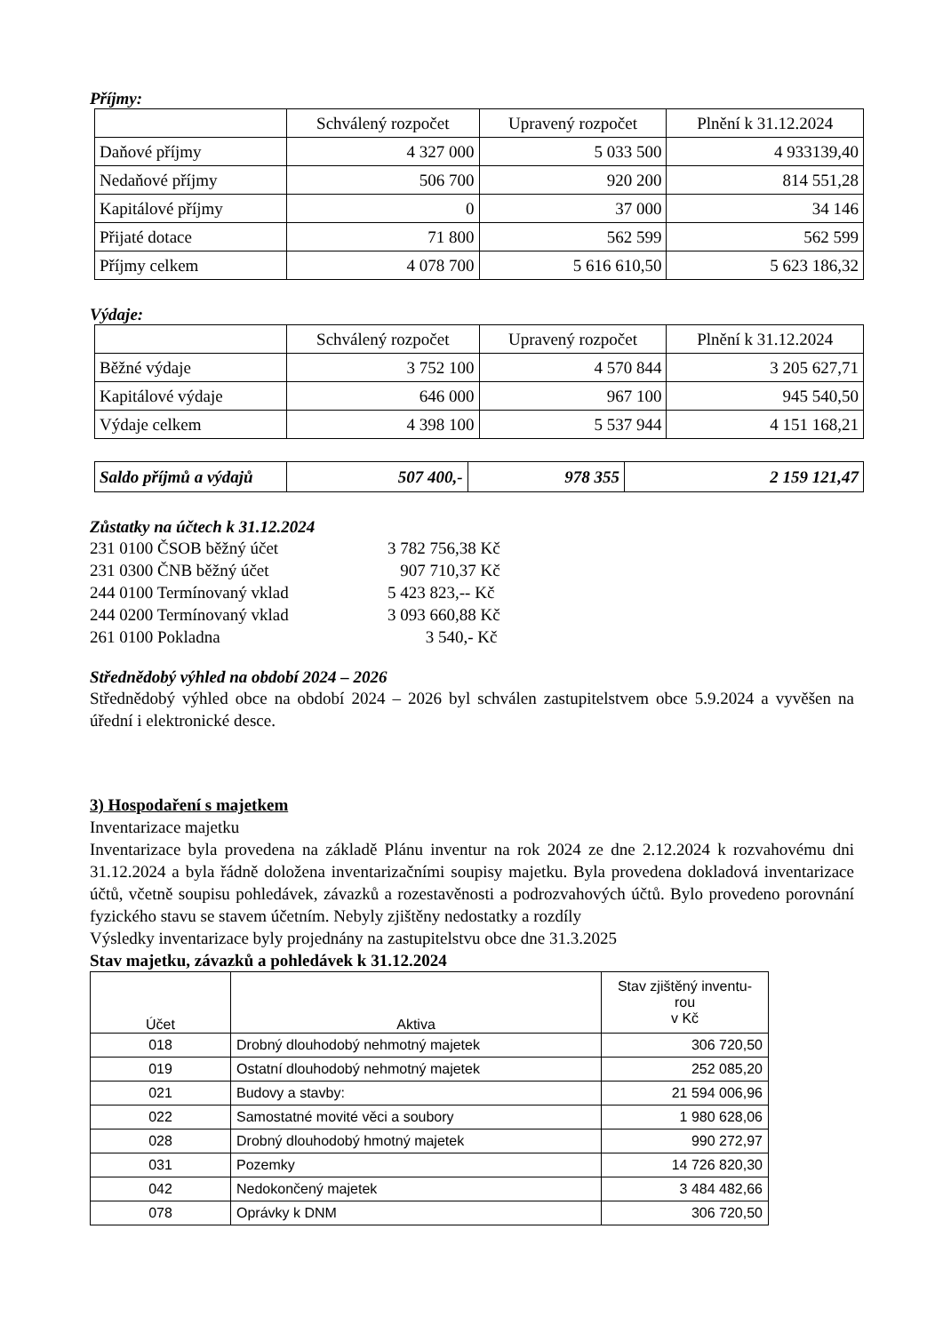Příjmy:
| | Schválený rozpočet | Upravený rozpočet | Plnění k 31.12.2024 |
| Daňové příjmy | 4 327 000 | 5 033 500 | 4 933139,40 |
| Nedaňové příjmy | 506 700 | 920 200 | 814 551,28 |
| Kapitálové příjmy | 0 | 37 000 | 34 146 |
| Přijaté dotace | 71 800 | 562 599 | 562 599 |
| Příjmy celkem | 4 078 700 | 5 616 610,50 | 5 623 186,32 |
Výdaje:
| | Schválený rozpočet | Upravený rozpočet | Plnění k 31.12.2024 |
| Běžné výdaje | 3 752 100 | 4 570 844 | 3 205 627,71 |
| Kapitálové výdaje | 646 000 | 967 100 | 945 540,50 |
| Výdaje celkem | 4 398 100 | 5 537 944 | 4 151 168,21 |
| Saldo příjmů a výdajů | 507 400,- | 978 355 | 2 159 121,47 |
Zůstatky na účtech k 31.12.2024
| 231 0100 ČSOB běžný účet | 3 782 756,38 Kč |
| 231 0300 ČNB běžný účet | 907 710,37 Kč |
| 244 0100 Termínovaný vklad | 5 423 823,-- Kč |
| 244 0200 Termínovaný vklad | 3 093 660,88 Kč |
| 261 0100 Pokladna | 3 540,- Kč |
Střednědobý výhled na období 2024 – 2026
Střednědobý výhled obce na období 2024 – 2026 byl schválen zastupitelstvem obce 5.9.2024 a vyvěšen na úřední i elektronické desce.
3) Hospodaření s majetkem
Inventarizace majetku
Inventarizace byla provedena na základě Plánu inventur na rok 2024 ze dne 2.12.2024 k rozvahovému dni 31.12.2024 a byla řádně doložena inventarizačními soupisy majetku. Byla provedena dokladová inventarizace účtů, včetně soupisu pohledávek, závazků a rozestavěnosti a podrozvahových účtů. Bylo provedeno porovnání fyzického stavu se stavem účetním. Nebyly zjištěny nedostatky a rozdíly
Výsledky inventarizace byly projednány na zastupitelstvu obce dne 31.3.2025
Stav majetku, závazků a pohledávek k 31.12.2024
| Účet | Aktiva | Stav zjištěný inventu- rou v Kč |
| 018 | Drobný dlouhodobý nehmotný majetek | 306 720,50 |
| 019 | Ostatní dlouhodobý nehmotný majetek | 252 085,20 |
| 021 | Budovy a stavby: | 21 594 006,96 |
| 022 | Samostatné movité věci a soubory | 1 980 628,06 |
| 028 | Drobný dlouhodobý hmotný majetek | 990 272,97 |
| 031 | Pozemky | 14 726 820,30 |
| 042 | Nedokončený majetek | 3 484 482,66 |
| 078 | Oprávky k DNM | 306 720,50 |